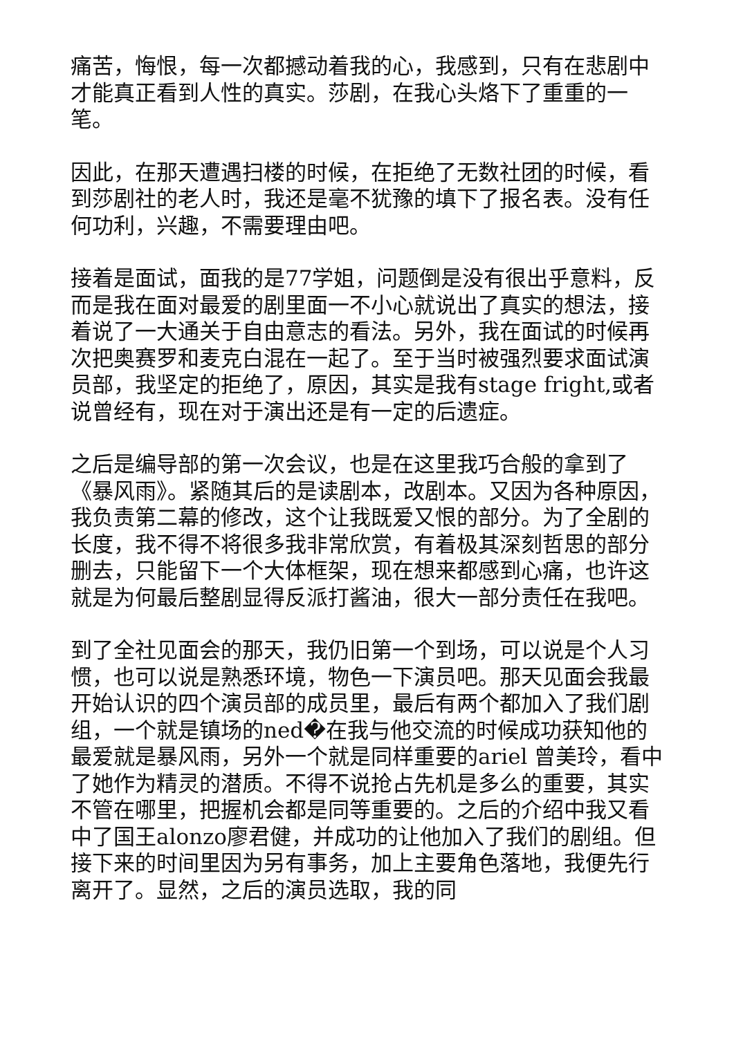痛苦，悔恨，每一次都撼动着我的心，我感到，只有在悲剧中才能真正看到人性的真实。莎剧，在我心头烙下了重重的一笔。
因此，在那天遭遇扫楼的时候，在拒绝了无数社团的时候，看到莎剧社的老人时，我还是毫不犹豫的填下了报名表。没有任何功利，兴趣，不需要理由吧。
接着是面试，面我的是77学姐，问题倒是没有很出乎意料，反而是我在面对最爱的剧里面一不小心就说出了真实的想法，接着说了一大通关于自由意志的看法。另外，我在面试的时候再次把奥赛罗和麦克白混在一起了。至于当时被强烈要求面试演员部，我坚定的拒绝了，原因，其实是我有stage fright,或者说曾经有，现在对于演出还是有一定的后遗症。
之后是编导部的第一次会议，也是在这里我巧合般的拿到了《暴风雨》。紧随其后的是读剧本，改剧本。又因为各种原因，我负责第二幕的修改，这个让我既爱又恨的部分。为了全剧的长度，我不得不将很多我非常欣赏，有着极其深刻哲思的部分删去，只能留下一个大体框架，现在想来都感到心痛，也许这就是为何最后整剧显得反派打酱油，很大一部分责任在我吧。
到了全社见面会的那天，我仍旧第一个到场，可以说是个人习惯，也可以说是熟悉环境，物色一下演员吧。那天见面会我最开始认识的四个演员部的成员里，最后有两个都加入了我们剧组，一个就是镇场的ned�在我与他交流的时候成功获知他的最爱就是暴风雨，另外一个就是同样重要的ariel 曾美玲，看中了她作为精灵的潜质。不得不说抢占先机是多么的重要，其实不管在哪里，把握机会都是同等重要的。之后的介绍中我又看中了国王alonzo廖君健，并成功的让他加入了我们的剧组。但接下来的时间里因为另有事务，加上主要角色落地，我便先行离开了。显然，之后的演员选取，我的同